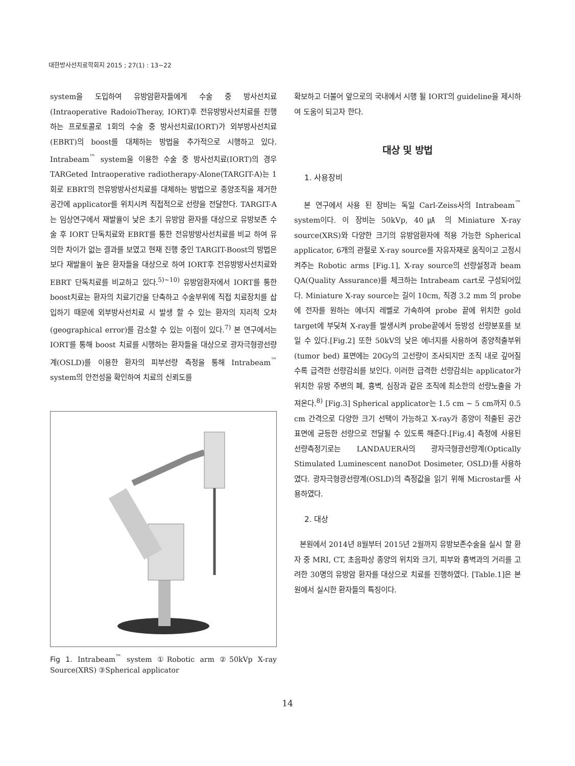대한방사선치료학회지 2015 ; 27(1) : 13~22
system을 도입하여 유방암환자들에게 수술 중 방사선치료(Intraoperative RadoioTheray, IORT)후 전유방방사선치료를 진행하는 프로토콜로 1회의 수술 중 방사선치료(IORT)가 외부방사선치료(EBRT)의 boost를 대체하는 방법을 추가적으로 시행하고 있다. Intrabeam<sup>™</sup> system을 이용한 수술 중 방사선치료(IORT)의 경우 TARGeted Intraoperative radiotherapy-Alone(TARGIT-A)는 1회로 EBRT의 전유방방사선치료를 대체하는 방법으로 종양조직을 제거한 공간에 applicator를 위치시켜 직접적으로 선량을 전달한다. TARGIT-A는 임상연구에서 재발율이 낮은 초기 유방암 환자를 대상으로 유방보존 수술 후 IORT 단독치료와 EBRT를 통한 전유방방사선치료를 비교 하여 유의한 차이가 없는 결과를 보였고 현재 진행 중인 TARGIT-Boost의 방법은 보다 재발율이 높은 환자들을 대상으로 하여 IORT후 전유방방사선치료와 EBRT 단독치료를 비교하고 있다.<sup>5)~10)</sup> 유방암환자에서 IORT를 통한 boost치료는 환자의 치료기간을 단축하고 수술부위에 직접 치료장치를 삽입하기 때문에 외부방사선치료 시 발생 할 수 있는 환자의 지리적 오차(geographical error)를 감소할 수 있는 이점이 있다.<sup>7)</sup> 본 연구에서는 IORT를 통해 boost 치료를 시행하는 환자들을 대상으로 광자극형광선량계(OSLD)를 이용한 환자의 피부선량 측정을 통해 Intrabeam<sup>™</sup> system의 안전성을 확인하여 치료의 신뢰도를
Fig 1. Intrabeam<sup>™</sup> system ①Robotic arm ②50kVp X-ray Source(XRS) ③Spherical applicator
확보하고 더불어 앞으로의 국내에서 시행 될 IORT의 guideline을 제시하여 도움이 되고자 한다.
대상 및 방법
1. 사용장비
본 연구에서 사용 된 장비는 독일 Carl-Zeiss사의 Intrabeam<sup>™</sup> system이다. 이 장비는 50kVp, 40㎂ 의 Miniature X-ray source(XRS)와 다양한 크기의 유방암환자에 적용 가능한 Spherical applicator, 6개의 관절로 X-ray source를 자유자재로 움직이고 고정시켜주는 Robotic arms [Fig.1], X-ray source의 선량설정과 beam QA(Quality Assurance)를 체크하는 Intrabeam cart로 구성되어있다. Miniature X-ray source는 길이 10cm, 직경 3.2 mm 의 probe에 전자를 원하는 에너지 레벨로 가속하여 probe 끝에 위치한 gold target에 부딪쳐 X-ray를 발생시켜 probe끝에서 등방성 선량분포를 보일 수 있다.[Fig.2] 또한 50kV의 낮은 에너지를 사용하여 종양적출부위(tumor bed) 표면에는 20Gy의 고선량이 조사되지만 조직 내로 깊어질수록 급격한 선량감쇠를 보인다. 이러한 급격한 선량감쇠는 applicator가 위치한 유방 주변의 폐, 흉벽, 심장과 같은 조직에 최소한의 선량노출을 가져온다.<sup>8)</sup> [Fig.3] Spherical applicator는 1.5 cm ~ 5 cm까지 0.5 cm 간격으로 다양한 크기 선택이 가능하고 X-ray가 종양이 적출된 공간 표면에 균등한 선량으로 전달될 수 있도록 해준다.[Fig.4] 측정에 사용된 선량측정기로는 LANDAUER사의 광자극형광선량계(Optically Stimulated Luminescent nanoDot Dosimeter, OSLD)를 사용하였다. 광자극형광선량계(OSLD)의 측정값을 읽기 위해 Microstar를 사용하였다.
2. 대상
본원에서 2014년 8월부터 2015년 2월까지 유방보존수술을 실시 할 환자 중 MRI, CT, 초음파상 종양의 위치와 크기, 피부와 흉벽과의 거리를 고려한 30명의 유방암 환자를 대상으로 치료를 진행하였다. [Table.1]은 본원에서 실시한 환자들의 특징이다.
14